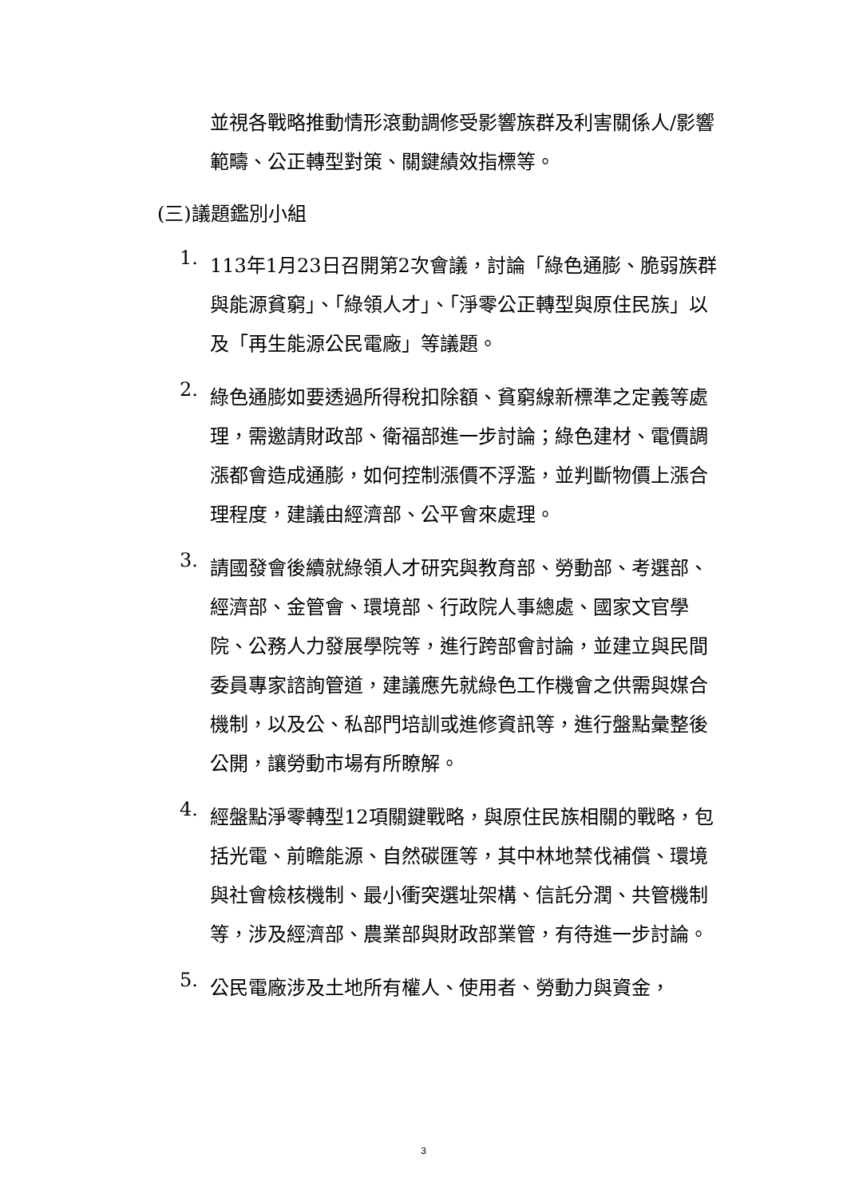並視各戰略推動情形滾動調修受影響族群及利害關係人/影響範疇、公正轉型對策、關鍵績效指標等。
(三)議題鑑別小組
1.
113年1月23日召開第2次會議，討論「綠色通膨、脆弱族群與能源貧窮」、「綠領人才」、「淨零公正轉型與原住民族」以及「再生能源公民電廠」等議題。
2.
綠色通膨如要透過所得稅扣除額、貧窮線新標準之定義等處理，需邀請財政部、衛福部進一步討論；綠色建材、電價調漲都會造成通膨，如何控制漲價不浮濫，並判斷物價上漲合理程度，建議由經濟部、公平會來處理。
3.
請國發會後續就綠領人才研究與教育部、勞動部、考選部、經濟部、金管會、環境部、行政院人事總處、國家文官學院、公務人力發展學院等，進行跨部會討論，並建立與民間委員專家諮詢管道，建議應先就綠色工作機會之供需與媒合機制，以及公、私部門培訓或進修資訊等，進行盤點彙整後公開，讓勞動市場有所瞭解。
4.
經盤點淨零轉型12項關鍵戰略，與原住民族相關的戰略，包括光電、前瞻能源、自然碳匯等，其中林地禁伐補償、環境與社會檢核機制、最小衝突選址架構、信託分潤、共管機制等，涉及經濟部、農業部與財政部業管，有待進一步討論。
5.
公民電廠涉及土地所有權人、使用者、勞動力與資金，
3